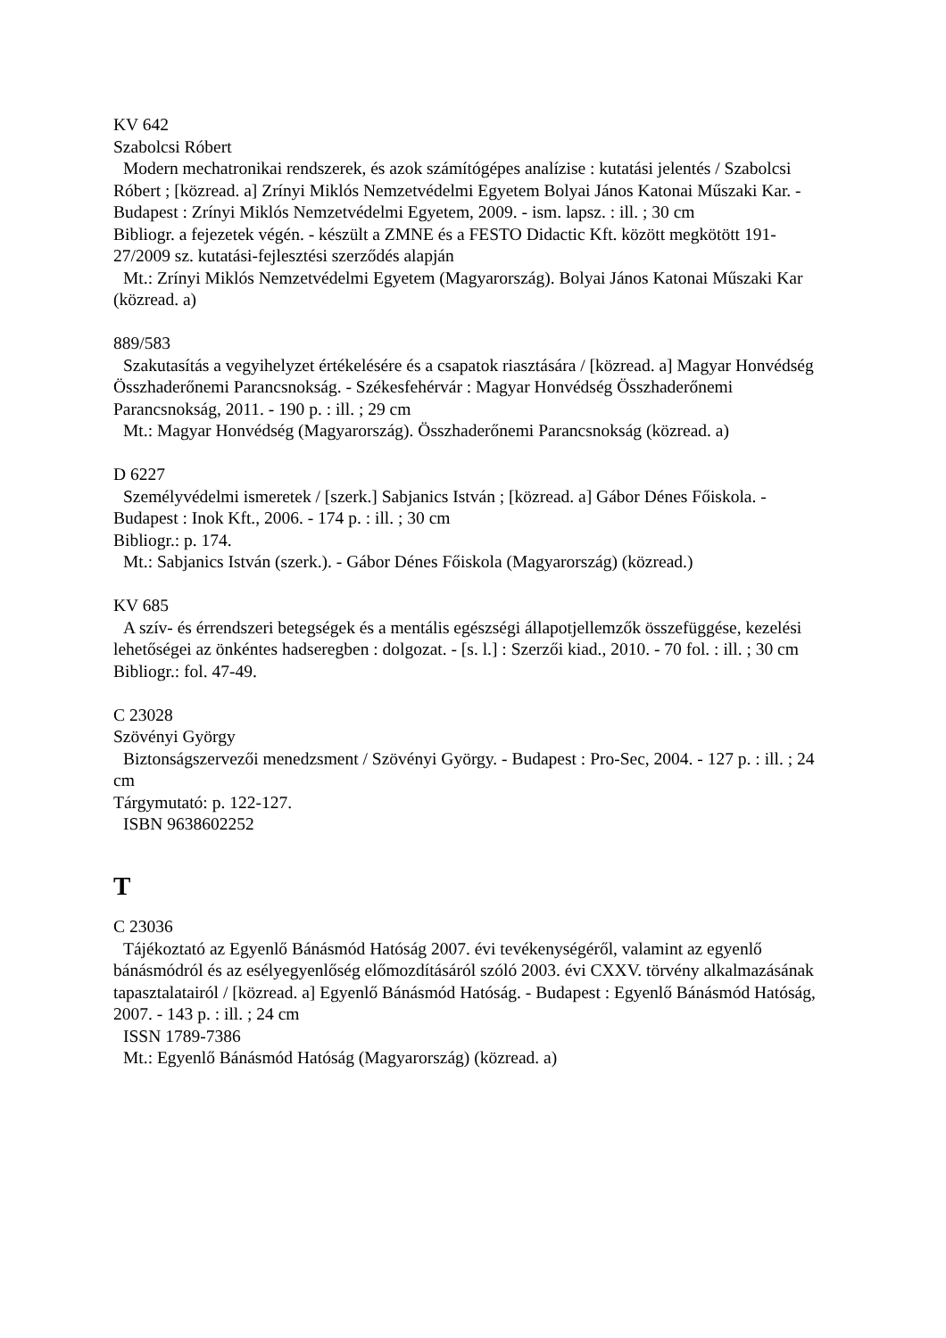KV 642
Szabolcsi Róbert
Modern mechatronikai rendszerek, és azok számítógépes analízise : kutatási jelentés / Szabolcsi Róbert ; [közread. a] Zrínyi Miklós Nemzetvédelmi Egyetem Bolyai János Katonai Műszaki Kar. - Budapest : Zrínyi Miklós Nemzetvédelmi Egyetem, 2009. - ism. lapsz. : ill. ; 30 cm
Bibliogr. a fejezetek végén. - készült a ZMNE és a FESTO Didactic Kft. között megkötött 191-27/2009 sz. kutatási-fejlesztési szerződés alapján
Mt.: Zrínyi Miklós Nemzetvédelmi Egyetem (Magyarország). Bolyai János Katonai Műszaki Kar (közread. a)
889/583
Szakutasítás a vegyihelyzet értékelésére és a csapatok riasztására / [közread. a] Magyar Honvédség Összhaderőnemi Parancsnokság. - Székesfehérvár : Magyar Honvédség Összhaderőnemi Parancsnokság, 2011. - 190 p. : ill. ; 29 cm
Mt.: Magyar Honvédség (Magyarország). Összhaderőnemi Parancsnokság (közread. a)
D 6227
Személyvédelmi ismeretek / [szerk.] Sabjanics István ; [közread. a] Gábor Dénes Főiskola. - Budapest : Inok Kft., 2006. - 174 p. : ill. ; 30 cm
Bibliogr.: p. 174.
Mt.: Sabjanics István (szerk.). - Gábor Dénes Főiskola (Magyarország) (közread.)
KV 685
A szív- és érrendszeri betegségek és a mentális egészségi állapotjellemzők összefüggése, kezelési lehetőségei az önkéntes hadseregben : dolgozat. - [s. l.] : Szerzői kiad., 2010. - 70 fol. : ill. ; 30 cm
Bibliogr.: fol. 47-49.
C 23028
Szövényi György
Biztonságszervezői menedzsment / Szövényi György. - Budapest : Pro-Sec, 2004. - 127 p. : ill. ; 24 cm
Tárgymutató: p. 122-127.
ISBN 9638602252
T
C 23036
Tájékoztató az Egyenlő Bánásmód Hatóság 2007. évi tevékenységéről, valamint az egyenlő bánásmódról és az esélyegyenlőség előmozdításáról szóló 2003. évi CXXV. törvény alkalmazásának tapasztalatairól / [közread. a] Egyenlő Bánásmód Hatóság. - Budapest : Egyenlő Bánásmód Hatóság, 2007. - 143 p. : ill. ; 24 cm
ISSN 1789-7386
Mt.: Egyenlő Bánásmód Hatóság (Magyarország) (közread. a)